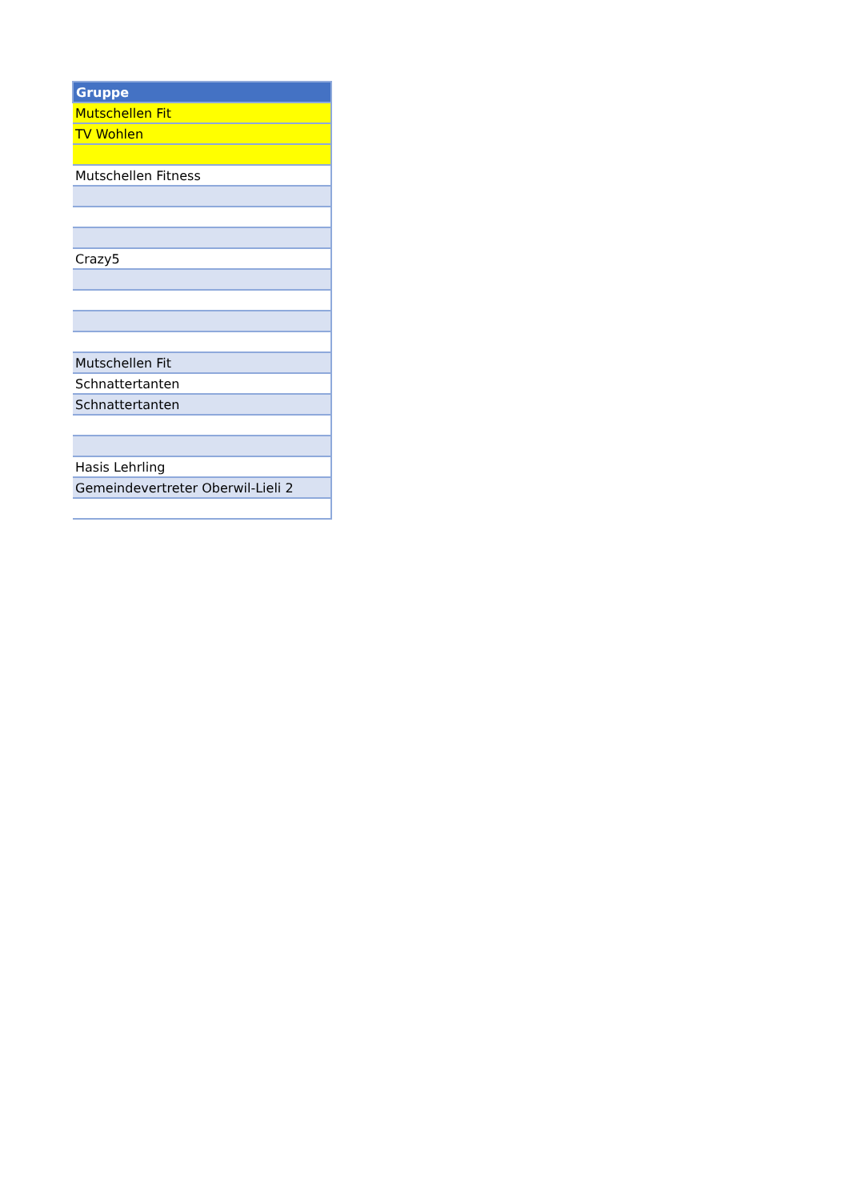| Gruppe |
| --- |
| Mutschellen Fit |
| TV Wohlen |
| Mutschellen Fitness |
| Crazy5 |
| Mutschellen Fit |
| Schnattertanten |
| Schnattertanten |
| Hasis Lehrling |
| Gemeindevertreter Oberwil-Lieli 2 |